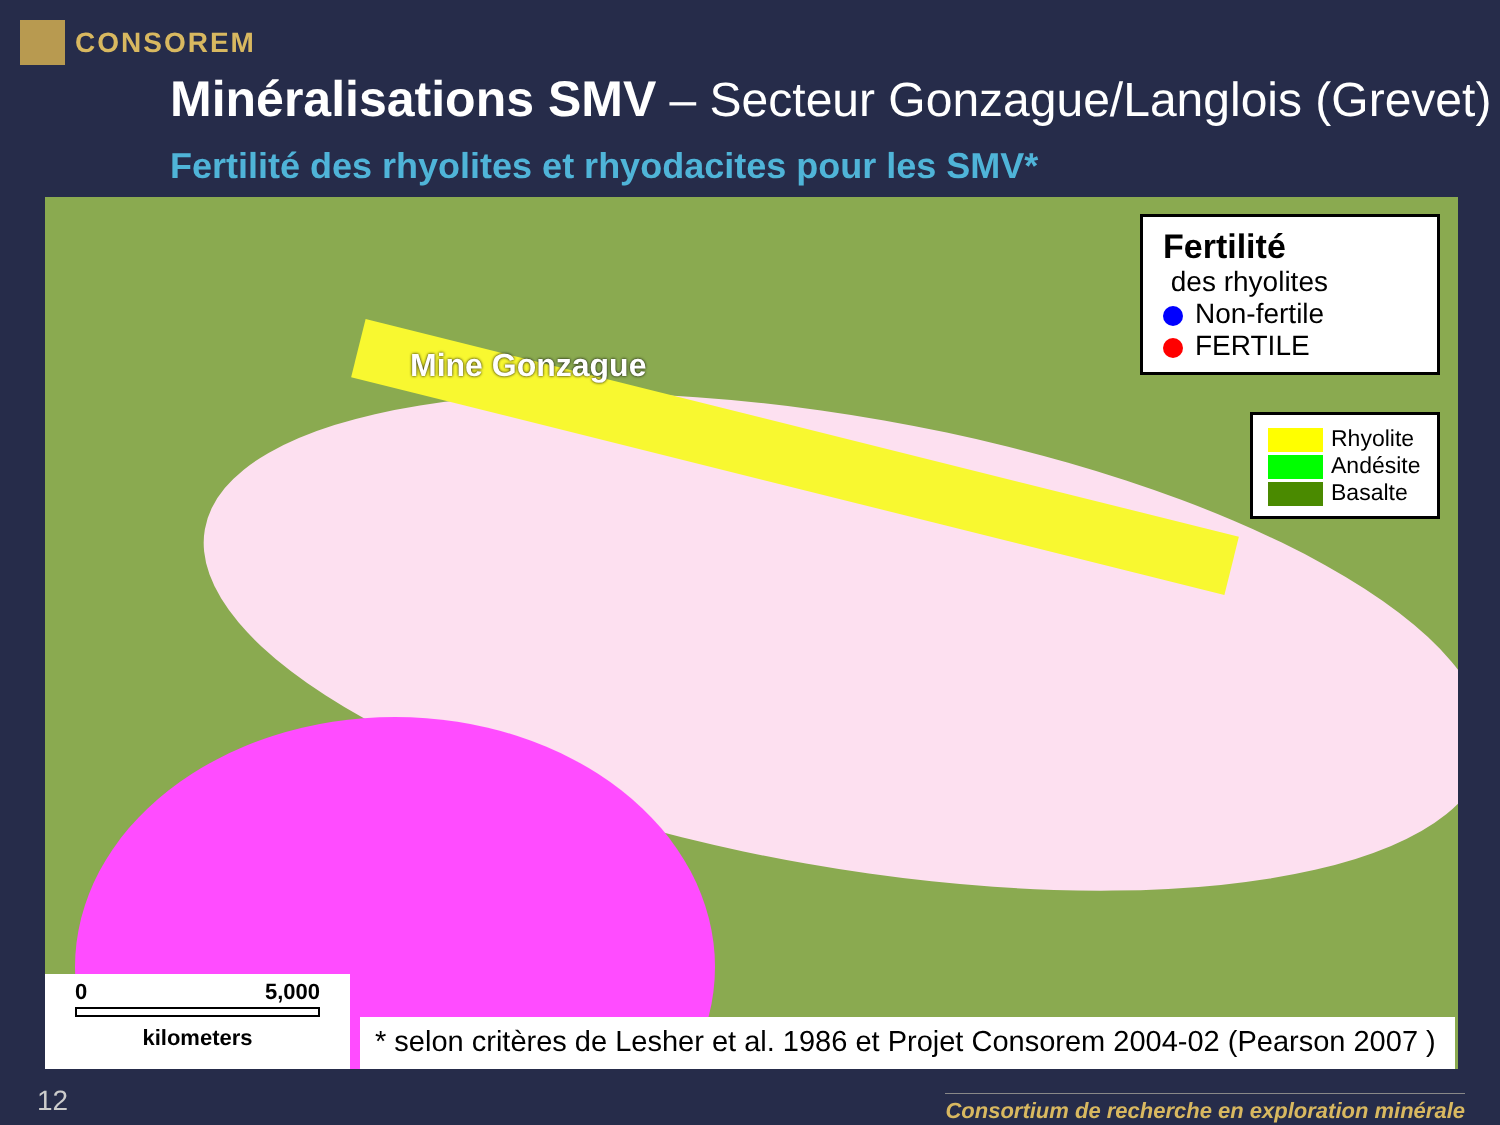CONSOREM
Minéralisations SMV – Secteur Gonzague/Langlois (Grevet)
Fertilité des rhyolites et rhyodacites pour les SMV*
Mine Gonzague
Fertilité
des rhyolites
Non-fertile
FERTILE
Rhyolite
Andésite
Basalte
0 5,000
kilometers
* selon critères de Lesher et al. 1986 et Projet Consorem 2004-02 (Pearson 2007 )
12
Consortium de recherche en exploration minérale